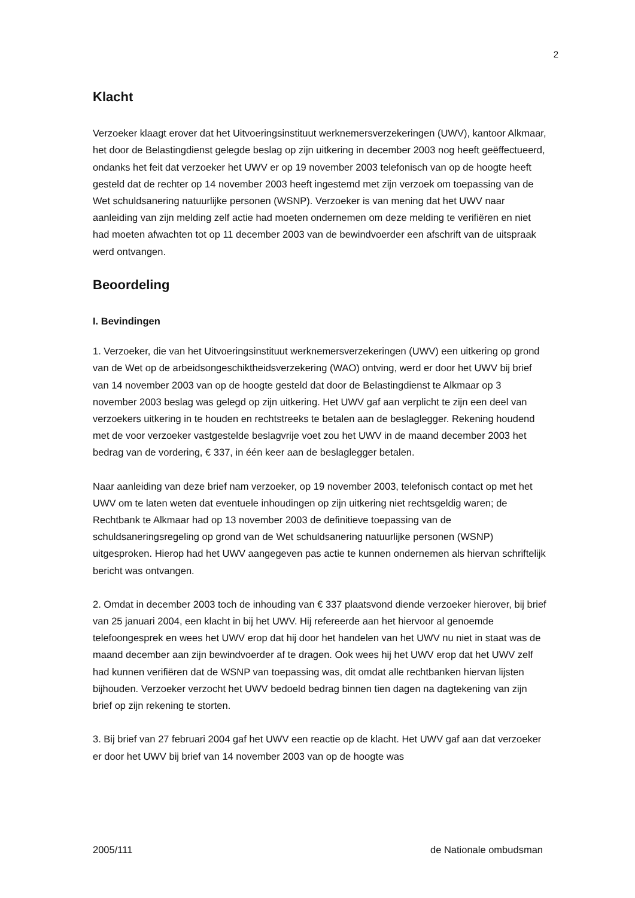2
Klacht
Verzoeker klaagt erover dat het Uitvoeringsinstituut werknemersverzekeringen (UWV), kantoor Alkmaar, het door de Belastingdienst gelegde beslag op zijn uitkering in december 2003 nog heeft geëffectueerd, ondanks het feit dat verzoeker het UWV er op 19 november 2003 telefonisch van op de hoogte heeft gesteld dat de rechter op 14 november 2003 heeft ingestemd met zijn verzoek om toepassing van de Wet schuldsanering natuurlijke personen (WSNP). Verzoeker is van mening dat het UWV naar aanleiding van zijn melding zelf actie had moeten ondernemen om deze melding te verifiëren en niet had moeten afwachten tot op 11 december 2003 van de bewindvoerder een afschrift van de uitspraak werd ontvangen.
Beoordeling
I. Bevindingen
1. Verzoeker, die van het Uitvoeringsinstituut werknemersverzekeringen (UWV) een uitkering op grond van de Wet op de arbeidsongeschiktheidsverzekering (WAO) ontving, werd er door het UWV bij brief van 14 november 2003 van op de hoogte gesteld dat door de Belastingdienst te Alkmaar op 3 november 2003 beslag was gelegd op zijn uitkering. Het UWV gaf aan verplicht te zijn een deel van verzoekers uitkering in te houden en rechtstreeks te betalen aan de beslaglegger. Rekening houdend met de voor verzoeker vastgestelde beslagvrije voet zou het UWV in de maand december 2003 het bedrag van de vordering, € 337, in één keer aan de beslaglegger betalen.
Naar aanleiding van deze brief nam verzoeker, op 19 november 2003, telefonisch contact op met het UWV om te laten weten dat eventuele inhoudingen op zijn uitkering niet rechtsgeldig waren; de Rechtbank te Alkmaar had op 13 november 2003 de definitieve toepassing van de schuldsaneringsregeling op grond van de Wet schuldsanering natuurlijke personen (WSNP) uitgesproken. Hierop had het UWV aangegeven pas actie te kunnen ondernemen als hiervan schriftelijk bericht was ontvangen.
2. Omdat in december 2003 toch de inhouding van € 337 plaatsvond diende verzoeker hierover, bij brief van 25 januari 2004, een klacht in bij het UWV. Hij refereerde aan het hiervoor al genoemde telefoongesprek en wees het UWV erop dat hij door het handelen van het UWV nu niet in staat was de maand december aan zijn bewindvoerder af te dragen. Ook wees hij het UWV erop dat het UWV zelf had kunnen verifiëren dat de WSNP van toepassing was, dit omdat alle rechtbanken hiervan lijsten bijhouden. Verzoeker verzocht het UWV bedoeld bedrag binnen tien dagen na dagtekening van zijn brief op zijn rekening te storten.
3. Bij brief van 27 februari 2004 gaf het UWV een reactie op de klacht. Het UWV gaf aan dat verzoeker er door het UWV bij brief van 14 november 2003 van op de hoogte was
2005/111 de Nationale ombudsman